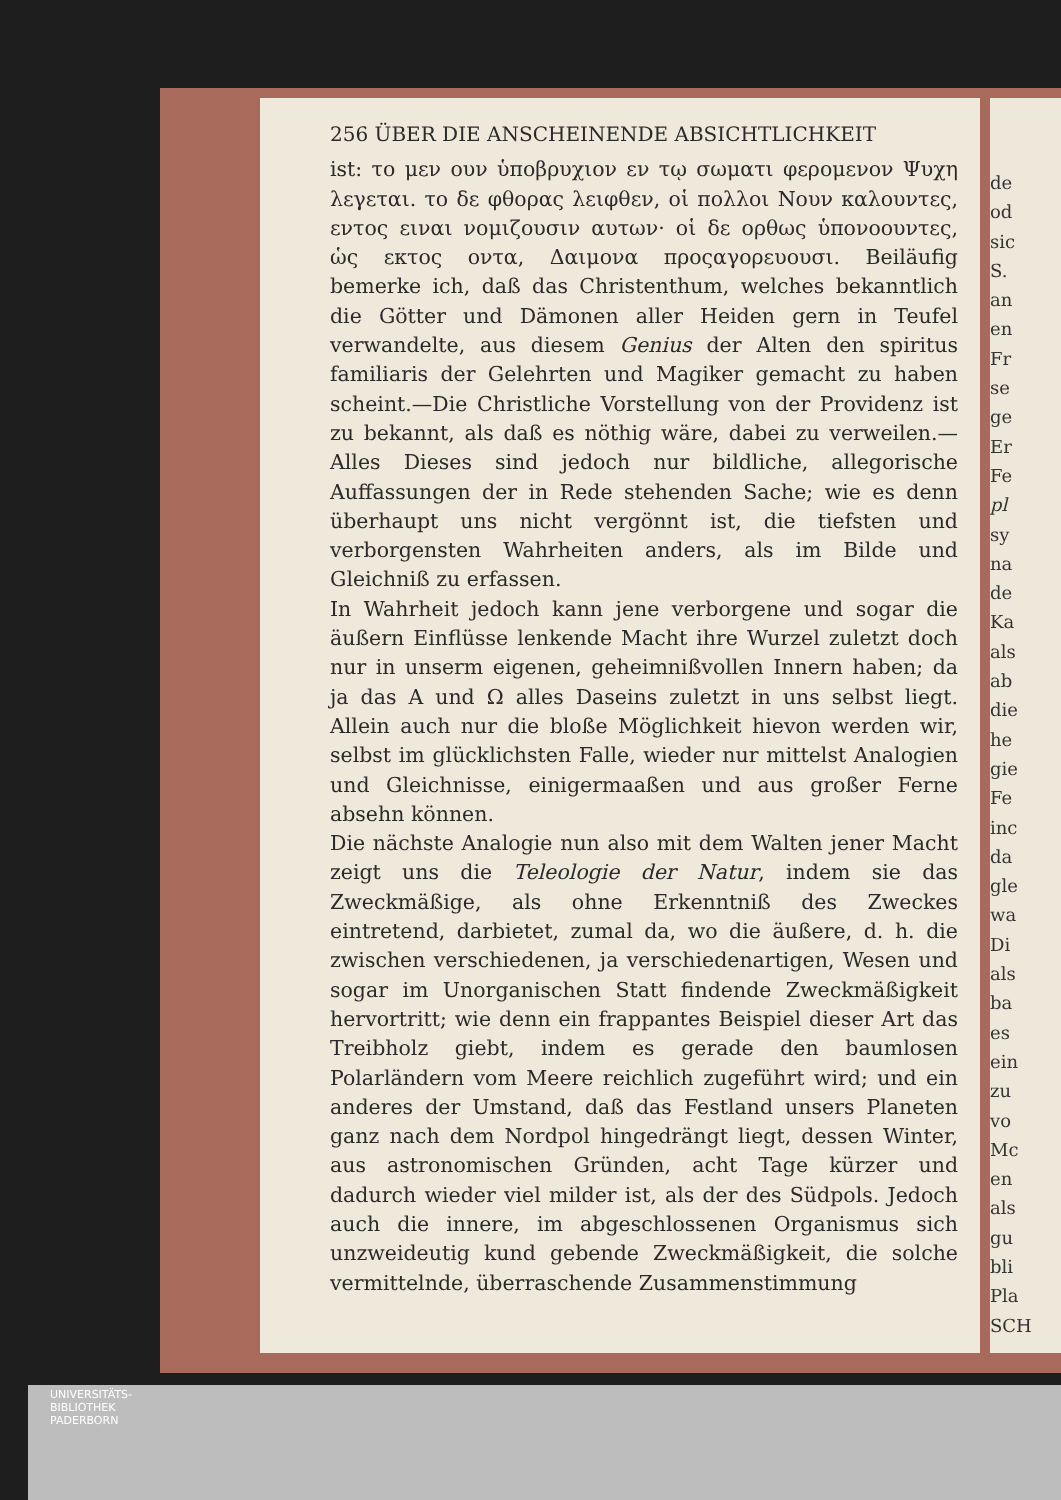de
od
sic
S.
an
en
Fr
se
ge
Er
Fe
pl
sy
na
de
Ka
als
ab
die
he
gie
Fe
inc
da
gle
wa
Di
als
ba
es
ein
zu
vo
Mc
en
als
gu
bli
Pla
SCH
256 ÜBER DIE ANSCHEINENDE ABSICHTLICHKEIT
ist: το μεν ουν ὑποβρυχιον εν τῳ σωματι φερομενον Ψυχη λεγεται. το δε φθορας λειφθεν, οἱ πολλοι Νουν καλουντες, εντος ειναι νομιζουσιν αυτων· οἱ δε ορθως ὑπονοουντες, ὡς εκτος οντα, Δαιμονα προςαγορευουσι. Beiläufig bemerke ich, daß das Christenthum, welches bekanntlich die Götter und Dämonen aller Heiden gern in Teufel verwandelte, aus diesem Genius der Alten den spiritus familiaris der Gelehrten und Magiker gemacht zu haben scheint.—Die Christliche Vorstellung von der Providenz ist zu bekannt, als daß es nöthig wäre, dabei zu verweilen.—Alles Dieses sind jedoch nur bildliche, allegorische Auffassungen der in Rede stehenden Sache; wie es denn überhaupt uns nicht vergönnt ist, die tiefsten und verborgensten Wahrheiten anders, als im Bilde und Gleichniß zu erfassen.
In Wahrheit jedoch kann jene verborgene und sogar die äußern Einflüsse lenkende Macht ihre Wurzel zuletzt doch nur in unserm eigenen, geheimnißvollen Innern haben; da ja das A und Ω alles Daseins zuletzt in uns selbst liegt. Allein auch nur die bloße Möglichkeit hievon werden wir, selbst im glücklichsten Falle, wieder nur mittelst Analogien und Gleichnisse, einigermaaßen und aus großer Ferne absehn können.
Die nächste Analogie nun also mit dem Walten jener Macht zeigt uns die Teleologie der Natur, indem sie das Zweckmäßige, als ohne Erkenntniß des Zweckes eintretend, darbietet, zumal da, wo die äußere, d. h. die zwischen verschiedenen, ja verschiedenartigen, Wesen und sogar im Unorganischen Statt findende Zweckmäßigkeit hervortritt; wie denn ein frappantes Beispiel dieser Art das Treibholz giebt, indem es gerade den baumlosen Polarländern vom Meere reichlich zugeführt wird; und ein anderes der Umstand, daß das Festland unsers Planeten ganz nach dem Nordpol hingedrängt liegt, dessen Winter, aus astronomischen Gründen, acht Tage kürzer und dadurch wieder viel milder ist, als der des Südpols. Jedoch auch die innere, im abgeschlossenen Organismus sich unzweideutig kund gebende Zweckmäßigkeit, die solche vermittelnde, überraschende Zusammenstimmung
UNIVERSITÄTS-
BIBLIOTHEK
PADERBORN